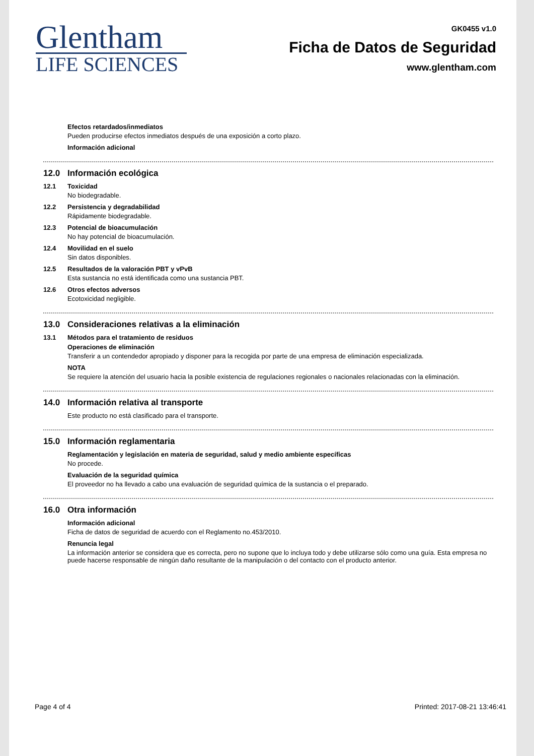Glentham
LIFE SCIENCES
GK0455 v1.0
Ficha de Datos de Seguridad
www.glentham.com
Efectos retardados/inmediatos
Pueden producirse efectos inmediatos después de una exposición a corto plazo.
Información adicional
12.0 Información ecológica
12.1 Toxicidad
No biodegradable.
12.2 Persistencia y degradabilidad
Rápidamente biodegradable.
12.3 Potencial de bioacumulación
No hay potencial de bioacumulación.
12.4 Movilidad en el suelo
Sin datos disponibles.
12.5 Resultados de la valoración PBT y vPvB
Esta sustancia no está identificada como una sustancia PBT.
12.6 Otros efectos adversos
Ecotoxicidad negligible.
13.0 Consideraciones relativas a la eliminación
13.1 Métodos para el tratamiento de residuos
Operaciones de eliminación
Transferir a un contendedor apropiado y disponer para la recogida por parte de una empresa de eliminación especializada.
NOTA
Se requiere la atención del usuario hacia la posible existencia de regulaciones regionales o nacionales relacionadas con la eliminación.
14.0 Información relativa al transporte
Este producto no está clasificado para el transporte.
15.0 Información reglamentaria
Reglamentación y legislación en materia de seguridad, salud y medio ambiente específicas
No procede.
Evaluación de la seguridad química
El proveedor no ha llevado a cabo una evaluación de seguridad química de la sustancia o el preparado.
16.0 Otra información
Información adicional
Ficha de datos de seguridad de acuerdo con el Reglamento no.453/2010.
Renuncia legal
La información anterior se considera que es correcta, pero no supone que lo incluya todo y debe utilizarse sólo como una guía. Esta empresa no puede hacerse responsable de ningún daño resultante de la manipulación o del contacto con el producto anterior.
Page 4 of 4 Printed: 2017-08-21 13:46:41